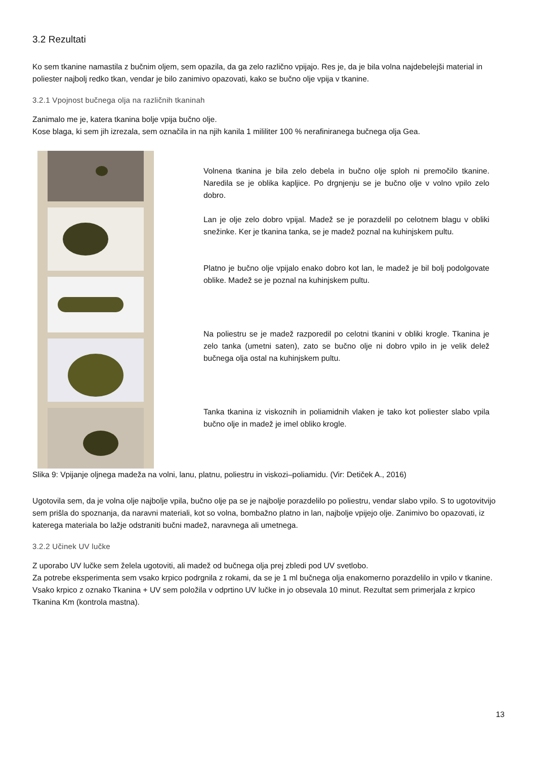3.2 Rezultati
Ko sem tkanine namastila z bučnim oljem, sem opazila, da ga zelo različno vpijajo. Res je, da je bila volna najdebelejši material in poliester najbolj redko tkan, vendar je bilo zanimivo opazovati, kako se bučno olje vpija v tkanine.
3.2.1 Vpojnost bučnega olja na različnih tkaninah
Zanimalo me je, katera tkanina bolje vpija bučno olje.
Kose blaga, ki sem jih izrezala, sem označila in na njih kanila 1 mililiter 100 % nerafiniranega bučnega olja Gea.
Volnena tkanina je bila zelo debela in bučno olje sploh ni premočilo tkanine. Naredila se je oblika kapljice. Po drgnjenju se je bučno olje v volno vpilo zelo dobro.
Lan je olje zelo dobro vpijal. Madež se je porazdelil po celotnem blagu v obliki snežinke. Ker je tkanina tanka, se je madež poznal na kuhinjskem pultu.
Platno je bučno olje vpijalo enako dobro kot lan, le madež je bil bolj podolgovate oblike. Madež se je poznal na kuhinjskem pultu.
Na poliestru se je madež razporedil po celotni tkanini v obliki krogle. Tkanina je zelo tanka (umetni saten), zato se bučno olje ni dobro vpilo in je velik delež bučnega olja ostal na kuhinjskem pultu.
Tanka tkanina iz viskoznih in poliamidnih vlaken je tako kot poliester slabo vpila bučno olje in madež je imel obliko krogle.
Slika 9: Vpijanje oljnega madeža na volni, lanu, platnu, poliestru in viskozi–poliamidu. (Vir: Detiček A., 2016)
Ugotovila sem, da je volna olje najbolje vpila, bučno olje pa se je najbolje porazdelilo po poliestru, vendar slabo vpilo. S to ugotovitvijo sem prišla do spoznanja, da naravni materiali, kot so volna, bombažno platno in lan, najbolje vpijejo olje. Zanimivo bo opazovati, iz katerega materiala bo lažje odstraniti bučni madež, naravnega ali umetnega.
3.2.2 Učinek UV lučke
Z uporabo UV lučke sem želela ugotoviti, ali madež od bučnega olja prej zbledi pod UV svetlobo.
Za potrebe eksperimenta sem vsako krpico podrgnila z rokami, da se je 1 ml bučnega olja enakomerno porazdelilo in vpilo v tkanine. Vsako krpico z oznako Tkanina + UV sem položila v odprtino UV lučke in jo obsevala 10 minut. Rezultat sem primerjala z krpico Tkanina Km (kontrola mastna).
13